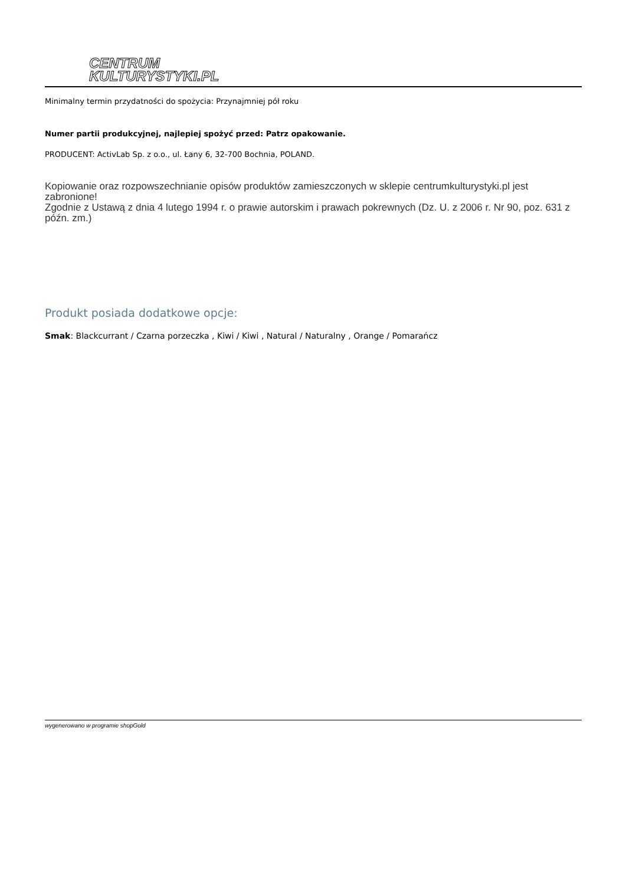CENTRUM
KULTURYSTYKI.PL
Minimalny termin przydatności do spożycia: Przynajmniej pół roku
Numer partii produkcyjnej, najlepiej spożyć przed: Patrz opakowanie.
PRODUCENT: ActivLab Sp. z o.o., ul. Łany 6, 32-700 Bochnia, POLAND.
Kopiowanie oraz rozpowszechnianie opisów produktów zamieszczonych w sklepie centrumkulturystyki.pl jest zabronione!
Zgodnie z Ustawą z dnia 4 lutego 1994 r. o prawie autorskim i prawach pokrewnych (Dz. U. z 2006 r. Nr 90, poz. 631 z późn. zm.)
Produkt posiada dodatkowe opcje:
Smak: Blackcurrant / Czarna porzeczka , Kiwi / Kiwi , Natural / Naturalny , Orange / Pomarańcz
wygenerowano w programie shopGold